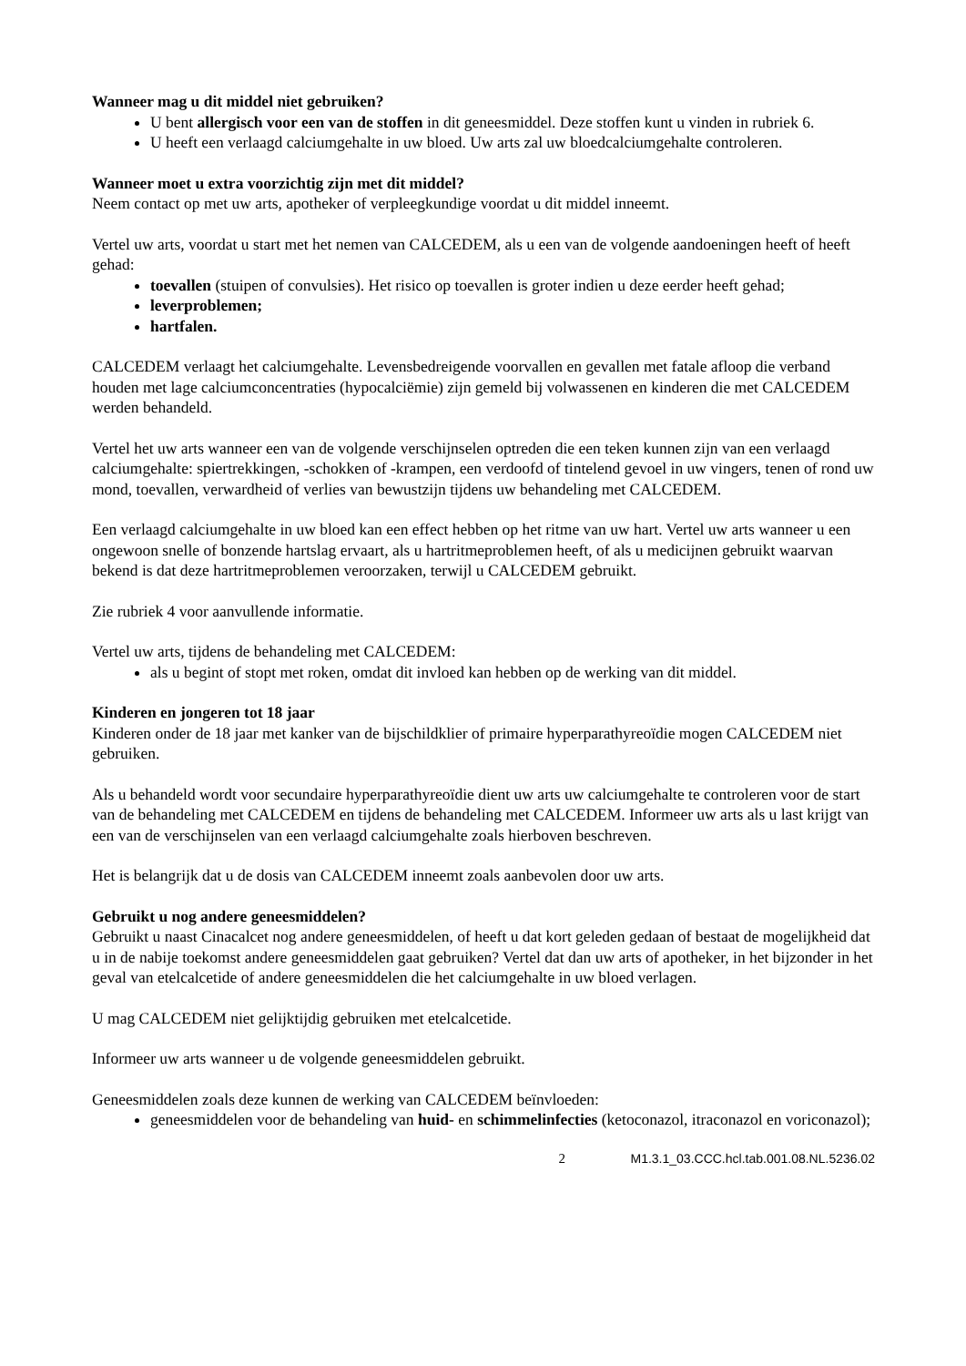Wanneer mag u dit middel niet gebruiken?
U bent allergisch voor een van de stoffen in dit geneesmiddel. Deze stoffen kunt u vinden in rubriek 6.
U heeft een verlaagd calciumgehalte in uw bloed. Uw arts zal uw bloedcalciumgehalte controleren.
Wanneer moet u extra voorzichtig zijn met dit middel?
Neem contact op met uw arts, apotheker of verpleegkundige voordat u dit middel inneemt.
Vertel uw arts, voordat u start met het nemen van CALCEDEM, als u een van de volgende aandoeningen heeft of heeft gehad:
toevallen (stuipen of convulsies). Het risico op toevallen is groter indien u deze eerder heeft gehad;
leverproblemen;
hartfalen.
CALCEDEM verlaagt het calciumgehalte. Levensbedreigende voorvallen en gevallen met fatale afloop die verband houden met lage calciumconcentraties (hypocalciëmie) zijn gemeld bij volwassenen en kinderen die met CALCEDEM werden behandeld.
Vertel het uw arts wanneer een van de volgende verschijnselen optreden die een teken kunnen zijn van een verlaagd calciumgehalte: spiertrekkingen, -schokken of -krampen, een verdoofd of tintelend gevoel in uw vingers, tenen of rond uw mond, toevallen, verwardheid of verlies van bewustzijn tijdens uw behandeling met CALCEDEM.
Een verlaagd calciumgehalte in uw bloed kan een effect hebben op het ritme van uw hart. Vertel uw arts wanneer u een ongewoon snelle of bonzende hartslag ervaart, als u hartritmeproblemen heeft, of als u medicijnen gebruikt waarvan bekend is dat deze hartritmeproblemen veroorzaken, terwijl u CALCEDEM gebruikt.
Zie rubriek 4 voor aanvullende informatie.
Vertel uw arts, tijdens de behandeling met CALCEDEM:
als u begint of stopt met roken, omdat dit invloed kan hebben op de werking van dit middel.
Kinderen en jongeren tot 18 jaar
Kinderen onder de 18 jaar met kanker van de bijschildklier of primaire hyperparathyreoïdie mogen CALCEDEM niet gebruiken.
Als u behandeld wordt voor secundaire hyperparathyreoïdie dient uw arts uw calciumgehalte te controleren voor de start van de behandeling met CALCEDEM en tijdens de behandeling met CALCEDEM. Informeer uw arts als u last krijgt van een van de verschijnselen van een verlaagd calciumgehalte zoals hierboven beschreven.
Het is belangrijk dat u de dosis van CALCEDEM inneemt zoals aanbevolen door uw arts.
Gebruikt u nog andere geneesmiddelen?
Gebruikt u naast Cinacalcet nog andere geneesmiddelen, of heeft u dat kort geleden gedaan of bestaat de mogelijkheid dat u in de nabije toekomst andere geneesmiddelen gaat gebruiken? Vertel dat dan uw arts of apotheker, in het bijzonder in het geval van etelcalcetide of andere geneesmiddelen die het calciumgehalte in uw bloed verlagen.
U mag CALCEDEM niet gelijktijdig gebruiken met etelcalcetide.
Informeer uw arts wanneer u de volgende geneesmiddelen gebruikt.
Geneesmiddelen zoals deze kunnen de werking van CALCEDEM beïnvloeden:
geneesmiddelen voor de behandeling van huid- en schimmelinfecties (ketoconazol, itraconazol en voriconazol);
2 M1.3.1_03.CCC.hcl.tab.001.08.NL.5236.02